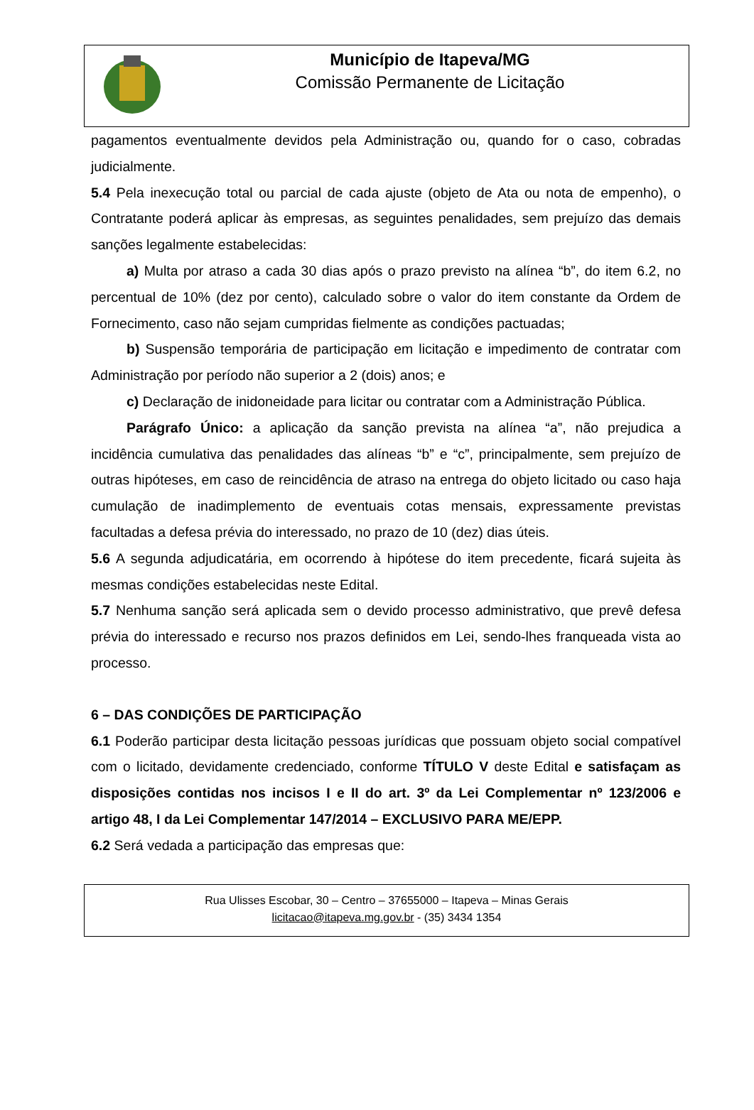Município de Itapeva/MG
Comissão Permanente de Licitação
pagamentos eventualmente devidos pela Administração ou, quando for o caso, cobradas judicialmente.
5.4 Pela inexecução total ou parcial de cada ajuste (objeto de Ata ou nota de empenho), o Contratante poderá aplicar às empresas, as seguintes penalidades, sem prejuízo das demais sanções legalmente estabelecidas:
a) Multa por atraso a cada 30 dias após o prazo previsto na alínea “b”, do item 6.2, no percentual de 10% (dez por cento), calculado sobre o valor do item constante da Ordem de Fornecimento, caso não sejam cumpridas fielmente as condições pactuadas;
b) Suspensão temporária de participação em licitação e impedimento de contratar com Administração por período não superior a 2 (dois) anos; e
c) Declaração de inidoneidade para licitar ou contratar com a Administração Pública.
Parágrafo Único: a aplicação da sanção prevista na alínea “a”, não prejudica a incidência cumulativa das penalidades das alíneas “b” e “c”, principalmente, sem prejuízo de outras hipóteses, em caso de reincidência de atraso na entrega do objeto licitado ou caso haja cumulação de inadimplemento de eventuais cotas mensais, expressamente previstas facultadas a defesa prévia do interessado, no prazo de 10 (dez) dias úteis.
5.6 A segunda adjudicatária, em ocorrendo à hipótese do item precedente, ficará sujeita às mesmas condições estabelecidas neste Edital.
5.7 Nenhuma sanção será aplicada sem o devido processo administrativo, que prevê defesa prévia do interessado e recurso nos prazos definidos em Lei, sendo-lhes franqueada vista ao processo.
6 – DAS CONDIÇÕES DE PARTICIPAÇÃO
6.1 Poderão participar desta licitação pessoas jurídicas que possuam objeto social compatível com o licitado, devidamente credenciado, conforme TÍTULO V deste Edital e satisfaçam as disposições contidas nos incisos I e II do art. 3º da Lei Complementar nº 123/2006 e artigo 48, I da Lei Complementar 147/2014 – EXCLUSIVO PARA ME/EPP.
6.2 Será vedada a participação das empresas que:
Rua Ulisses Escobar, 30 – Centro – 37655000 – Itapeva – Minas Gerais
licitacao@itapeva.mg.gov.br - (35) 3434 1354